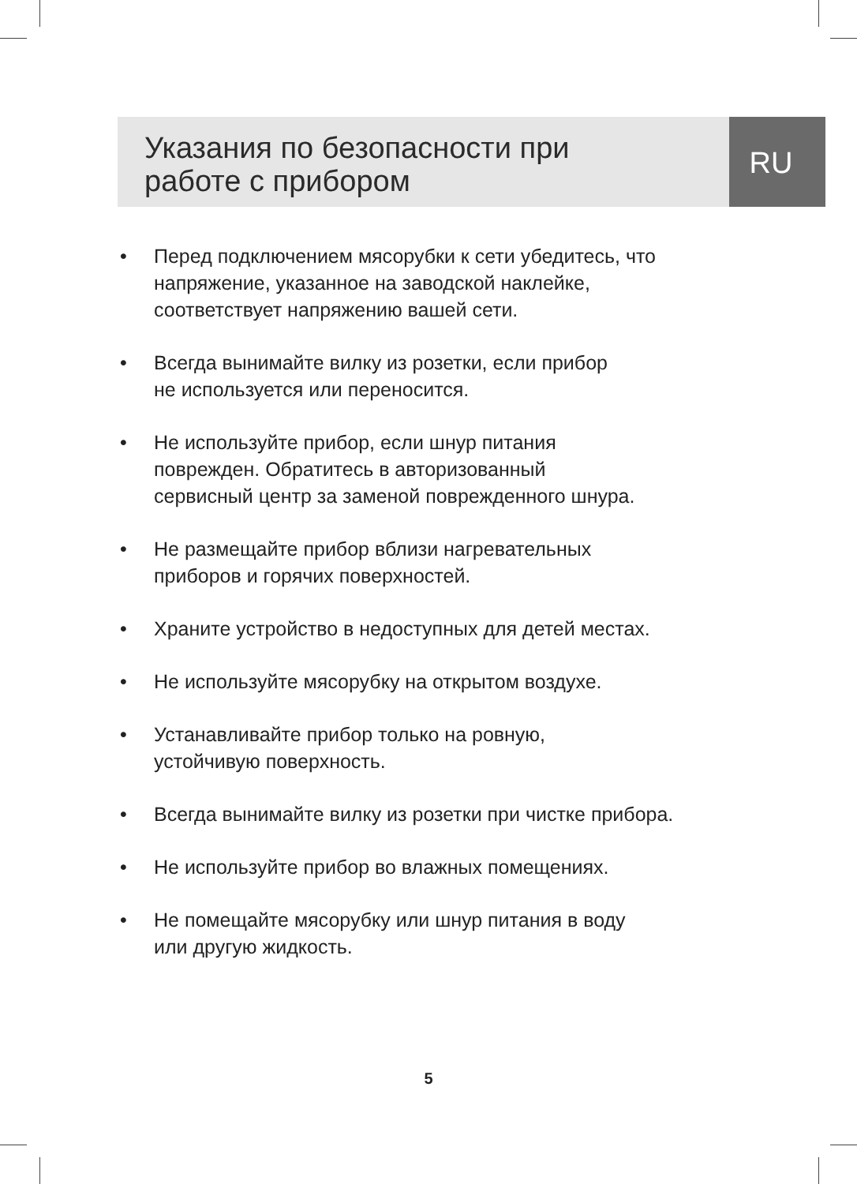Указания по безопасности при
работе с прибором
RU
• Перед подключением мясорубки к сети убедитесь, что напряжение, указанное на заводской наклейке, соответствует напряжению вашей сети.
• Всегда вынимайте вилку из розетки, если прибор
не используется или переносится.
• Не используйте прибор, если шнур питания
поврежден. Обратитесь в авторизованный
сервисный центр за заменой поврежденного шнура.
• Не размещайте прибор вблизи нагревательных
приборов и горячих поверхностей.
• Храните устройство в недоступных для детей местах.
• Не используйте мясорубку на открытом воздухе.
• Устанавливайте прибор только на ровную,
устойчивую поверхность.
• Всегда вынимайте вилку из розетки при чистке прибора.
• Не используйте прибор во влажных помещениях.
• Не помещайте мясорубку или шнур питания в воду
или другую жидкость.
5